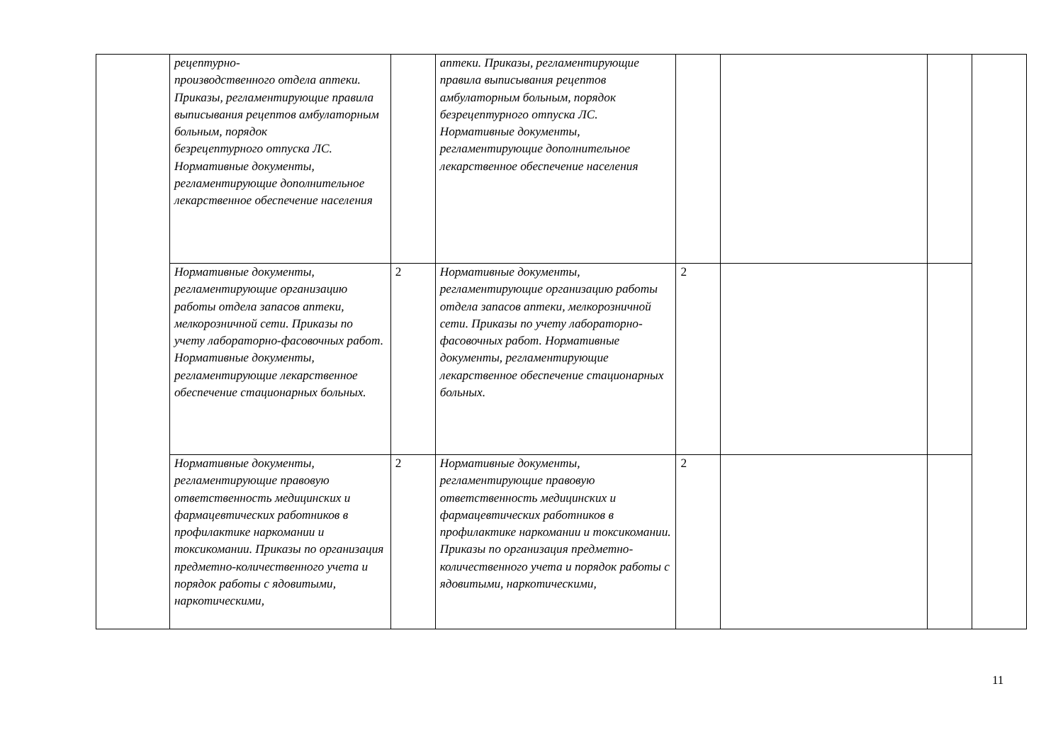| | рецептурно- производственного отдела аптеки. Приказы, регламентирующие правила выписывания рецептов амбулаторным больным, порядок безрецептурного отпуска ЛС. Нормативные документы, регламентирующие дополнительное лекарственное обеспечение населения | | аптеки. Приказы, регламентирующие правила выписывания рецептов амбулаторным больным, порядок безрецептурного отпуска ЛС. Нормативные документы, регламентирующие дополнительное лекарственное обеспечение населения | | | | |
| | Нормативные документы, регламентирующие организацию работы отдела запасов аптеки, мелкорозничной сети. Приказы по учету лабораторно-фасовочных работ. Нормативные документы, регламентирующие лекарственное обеспечение стационарных больных. | 2 | Нормативные документы, регламентирующие организацию работы отдела запасов аптеки, мелкорозничной сети. Приказы по учету лабораторно-фасовочных работ. Нормативные документы, регламентирующие лекарственное обеспечение стационарных больных. | 2 | | | |
| | Нормативные документы, регламентирующие правовую ответственность медицинских и фармацевтических работников в профилактике наркомании и токсикомании. Приказы по организация предметно-количественного учета и порядок работы с ядовитыми, наркотическими, | 2 | Нормативные документы, регламентирующие правовую ответственность медицинских и фармацевтических работников в профилактике наркомании и токсикомании. Приказы по организация предметно-количественного учета и порядок работы с ядовитыми, наркотическими, | 2 | | | |
11